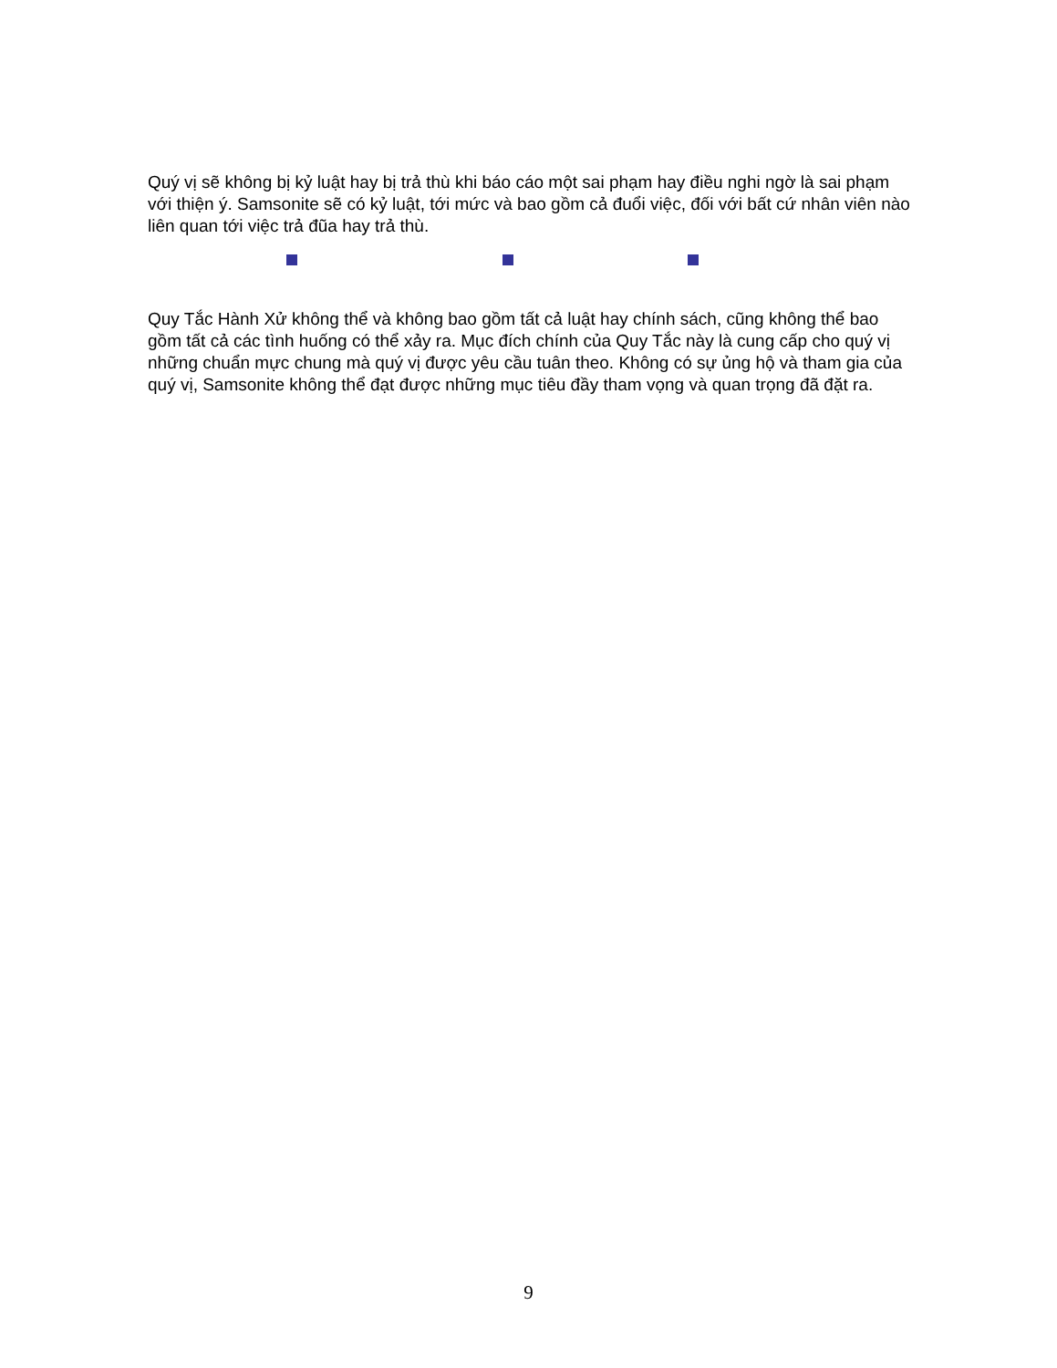Quý vị sẽ không bị kỷ luật hay bị trả thù khi báo cáo một sai phạm hay điều nghi ngờ là sai phạm với thiện ý. Samsonite sẽ có kỷ luật, tới mức và bao gồm cả đuổi việc, đối với bất cứ nhân viên nào liên quan tới việc trả đũa hay trả thù.
Quy Tắc Hành Xử không thể và không bao gồm tất cả luật hay chính sách, cũng không thể bao gồm tất cả các tình huống có thể xảy ra. Mục đích chính của Quy Tắc này là cung cấp cho quý vị những chuẩn mực chung mà quý vị được yêu cầu tuân theo. Không có sự ủng hộ và tham gia của quý vị, Samsonite không thể đạt được những mục tiêu đầy tham vọng và quan trọng đã đặt ra.
9